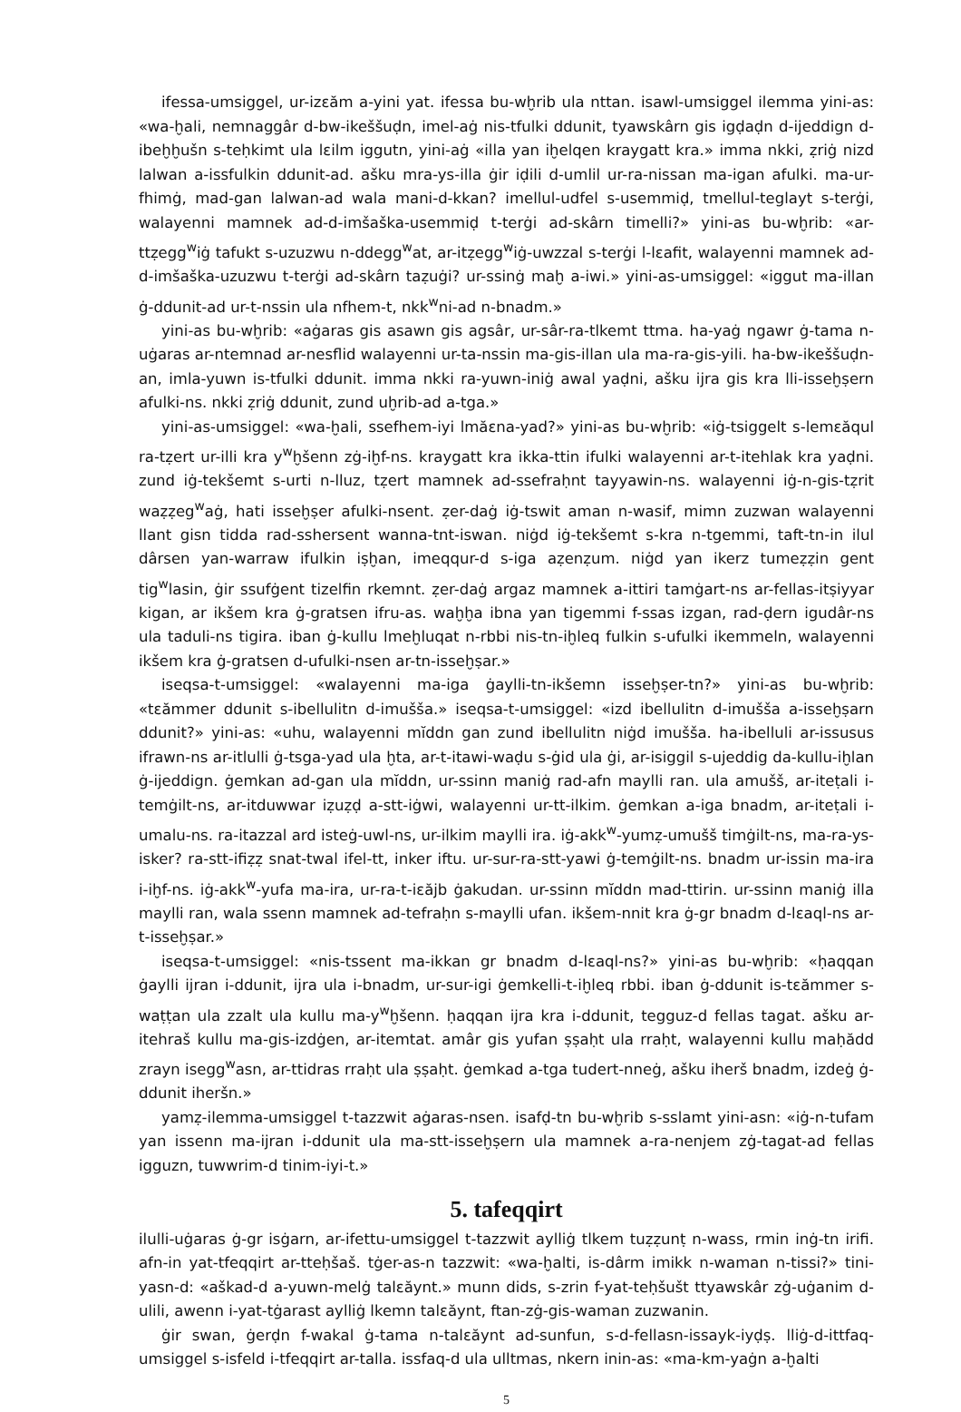ifessa-umsiggel, ur-izɛăm a-yini yat. ifessa bu-wḫrib ula nttan. isawl-umsiggel ilemma yini-as: «wa-ḫali, nemnaggâr d-bw-ikeššuḍn, imel-aġ nis-tfulki ddunit, tyawskârn gis igḍaḍn d-ijeddign d-ibeḫḫušn s-teḥkimt ula lɛilm iggutn, yini-aġ «illa yan iḫelqen kraygatt kra.» imma nkki, ẓriġ nizd lalwan a-issfulkin ddunit-ad. ašku mra-ys-illa ġir iḍili d-umlil ur-ra-nissan ma-igan afulki. ma-ur-fhimġ, mad-gan lalwan-ad wala mani-d-kkan? imellul-udfel s-usemmiḍ, tmellul-teglayt s-terġi, walayenni mamnek ad-d-imšaška-usemmiḍ t-terġi ad-skârn timelli?» yini-as bu-wḫrib: «ar-ttẓegg<sup>w</sup>iġ tafukt s-uzuzwu n-ddegg<sup>w</sup>at, ar-itẓegg<sup>w</sup>iġ-uwzzal s-terġi l-lɛafit, walayenni mamnek ad-d-imšaška-uzuzwu t-terġi ad-skârn taẓuġi? ur-ssinġ maḫ a-iwi.» yini-as-umsiggel: «iggut ma-illan ġ-ddunit-ad ur-t-nssin ula nfhem-t, nkk<sup>w</sup>ni-ad n-bnadm.»
yini-as bu-wḫrib: «aġaras gis asawn gis agsâr, ur-sâr-ra-tlkemt ttma. ha-yaġ ngawr ġ-tama n-uġaras ar-ntemnad ar-nesflid walayenni ur-ta-nssin ma-gis-illan ula ma-ra-gis-yili. ha-bw-ikeššuḍn-an, imla-yuwn is-tfulki ddunit. imma nkki ra-yuwn-iniġ awal yaḍni, ašku ijra gis kra lli-isseḫṣern afulki-ns. nkki ẓriġ ddunit, zund uḫrib-ad a-tga.»
yini-as-umsiggel: «wa-ḫali, ssefhem-iyi lmăɛna-yad?» yini-as bu-wḫrib: «iġ-tsiggelt s-lemɛăqul ra-tẓert ur-illi kra y<sup>w</sup>ḫšenn zġ-iḫf-ns. kraygatt kra ikka-ttin ifulki walayenni ar-t-itehlak kra yaḍni. zund iġ-tekšemt s-urti n-lluz, tẓert mamnek ad-ssefraḥnt tayyawin-ns. walayenni iġ-n-gis-tẓrit waẓẓeg<sup>w</sup>aġ, hati isseḫṣer afulki-nsent. ẓer-daġ iġ-tswit aman n-wasif, mimn zuzwan walayenni llant gisn tidda rad-sshersent wanna-tnt-iswan. niġd iġ-tekšemt s-kra n-tgemmi, taft-tn-in ilul dârsen yan-warraw ifulkin iṣḫan, imeqqur-d s-iga aẓenẓum. niġd yan ikerz tumeẓẓin gent tig<sup>w</sup>lasin, ġir ssufġent tizelfin rkemnt. ẓer-daġ argaz mamnek a-ittiri tamġart-ns ar-fellas-itṣiyyar kigan, ar ikšem kra ġ-gratsen ifru-as. waḫḫa ibna yan tigemmi f-ssas izgan, rad-ḍern igudâr-ns ula taduli-ns tigira. iban ġ-kullu lmeḫluqat n-rbbi nis-tn-iḫleq fulkin s-ufulki ikemmeln, walayenni ikšem kra ġ-gratsen d-ufulki-nsen ar-tn-isseḫṣar.»
iseqsa-t-umsiggel: «walayenni ma-iga ġaylli-tn-ikšemn isseḫṣer-tn?» yini-as bu-wḫrib: «tɛămmer ddunit s-ibellulitn d-imušša.» iseqsa-t-umsiggel: «izd ibellulitn d-imušša a-isseḫṣarn ddunit?» yini-as: «uhu, walayenni mĭddn gan zund ibellulitn niġd imušša. ha-ibelluli ar-issusus ifrawn-ns ar-itlulli ġ-tsga-yad ula ḫta, ar-t-itawi-waḍu s-ġid ula ġi, ar-isiggil s-ujeddig da-kullu-iḫlan ġ-ijeddign. ġemkan ad-gan ula mĭddn, ur-ssinn maniġ rad-afn maylli ran. ula amušš, ar-iteṭali i-temġilt-ns, ar-itduwwar iẓuẓḍ a-stt-iġwi, walayenni ur-tt-ilkim. ġemkan a-iga bnadm, ar-iteṭali i-umalu-ns. ra-itazzal ard isteġ-uwl-ns, ur-ilkim maylli ira. iġ-akk<sup>w</sup>-yumẓ-umušš timġilt-ns, ma-ra-ys-isker? ra-stt-ifiẓẓ snat-twal ifel-tt, inker iftu. ur-sur-ra-stt-yawi ġ-temġilt-ns. bnadm ur-issin ma-ira i-iḫf-ns. iġ-akk<sup>w</sup>-yufa ma-ira, ur-ra-t-iɛăjb ġakudan. ur-ssinn mĭddn mad-ttirin. ur-ssinn maniġ illa maylli ran, wala ssenn mamnek ad-tefraḥn s-maylli ufan. ikšem-nnit kra ġ-gr bnadm d-lɛaql-ns ar-t-isseḫṣar.»
iseqsa-t-umsiggel: «nis-tssent ma-ikkan gr bnadm d-lɛaql-ns?» yini-as bu-wḫrib: «ḥaqqan ġaylli ijran i-ddunit, ijra ula i-bnadm, ur-sur-igi ġemkelli-t-iḫleq rbbi. iban ġ-ddunit is-tɛămmer s-waṭṭan ula zzalt ula kullu ma-y<sup>w</sup>ḫšenn. ḥaqqan ijra kra i-ddunit, tegguz-d fellas tagat. ašku ar-itehraš kullu ma-gis-izdġen, ar-itemtat. amâr gis yufan ṣṣaḥt ula rraḥt, walayenni kullu maḥădd zrayn isegg<sup>w</sup>asn, ar-ttidras rraḥt ula ṣṣaḥt. ġemkad a-tga tudert-nneġ, ašku iherš bnadm, izdeġ ġ-ddunit iheršn.»
yamẓ-ilemma-umsiggel t-tazzwit aġaras-nsen. isafḍ-tn bu-wḫrib s-sslamt yini-asn: «iġ-n-tufam yan issenn ma-ijran i-ddunit ula ma-stt-isseḫṣern ula mamnek a-ra-nenjem zġ-tagat-ad fellas igguzn, tuwwrim-d tinim-iyi-t.»
5. tafeqqirt
ilulli-uġaras ġ-gr isġarn, ar-ifettu-umsiggel t-tazzwit aylliġ tlkem tuẓẓunṭ n-wass, rmin inġ-tn irifi. afn-in yat-tfeqqirt ar-tteḥšaš. tġer-as-n tazzwit: «wa-ḫalti, is-dârm imikk n-waman n-tissi?» tini-yasn-d: «aškad-d a-yuwn-melġ talɛăynt.» munn dids, s-zrin f-yat-teḥšušt ttyawskâr zġ-uġanim d-ulili, awenn i-yat-tġarast aylliġ lkemn talɛăynt, ftan-zġ-gis-waman zuzwanin.
ġir swan, ġerḍn f-wakal ġ-tama n-talɛăynt ad-sunfun, s-d-fellasn-issayk-iyḍṣ. lliġ-d-ittfaq-umsiggel s-isfeld i-tfeqqirt ar-talla. issfaq-d ula ulltmas, nkern inin-as: «ma-km-yaġn a-ḫalti
5